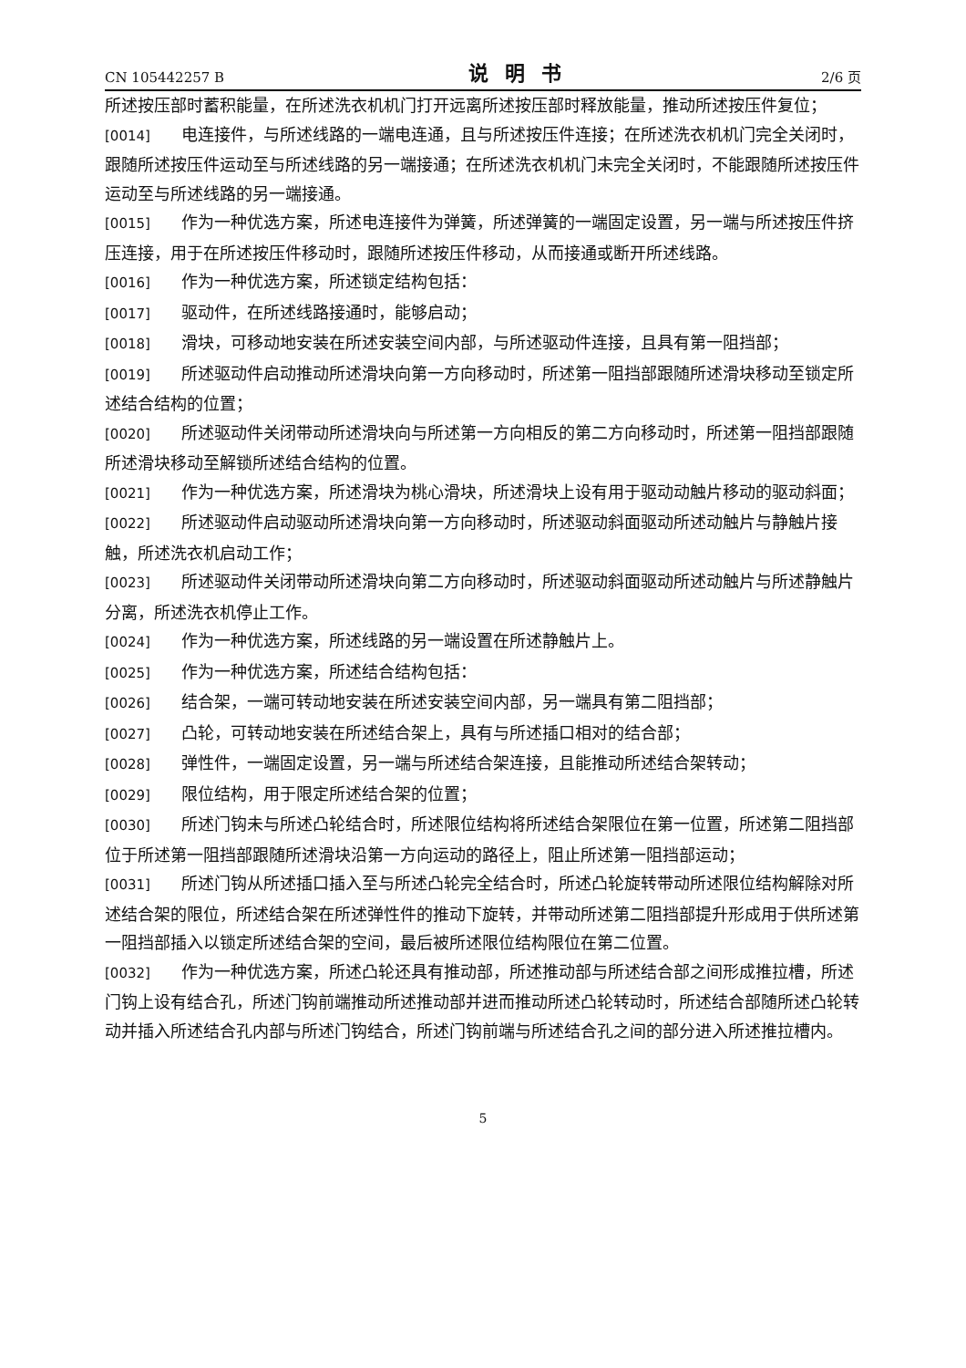CN 105442257 B 说明书 2/6 页
所述按压部时蓄积能量，在所述洗衣机机门打开远离所述按压部时释放能量，推动所述按压件复位；
[0014] 电连接件，与所述线路的一端电连通，且与所述按压件连接；在所述洗衣机机门完全关闭时，跟随所述按压件运动至与所述线路的另一端接通；在所述洗衣机机门未完全关闭时，不能跟随所述按压件运动至与所述线路的另一端接通。
[0015] 作为一种优选方案，所述电连接件为弹簧，所述弹簧的一端固定设置，另一端与所述按压件挤压连接，用于在所述按压件移动时，跟随所述按压件移动，从而接通或断开所述线路。
[0016] 作为一种优选方案，所述锁定结构包括：
[0017] 驱动件，在所述线路接通时，能够启动；
[0018] 滑块，可移动地安装在所述安装空间内部，与所述驱动件连接，且具有第一阻挡部；
[0019] 所述驱动件启动推动所述滑块向第一方向移动时，所述第一阻挡部跟随所述滑块移动至锁定所述结合结构的位置；
[0020] 所述驱动件关闭带动所述滑块向与所述第一方向相反的第二方向移动时，所述第一阻挡部跟随所述滑块移动至解锁所述结合结构的位置。
[0021] 作为一种优选方案，所述滑块为桃心滑块，所述滑块上设有用于驱动动触片移动的驱动斜面；
[0022] 所述驱动件启动驱动所述滑块向第一方向移动时，所述驱动斜面驱动所述动触片与静触片接触，所述洗衣机启动工作；
[0023] 所述驱动件关闭带动所述滑块向第二方向移动时，所述驱动斜面驱动所述动触片与所述静触片分离，所述洗衣机停止工作。
[0024] 作为一种优选方案，所述线路的另一端设置在所述静触片上。
[0025] 作为一种优选方案，所述结合结构包括：
[0026] 结合架，一端可转动地安装在所述安装空间内部，另一端具有第二阻挡部；
[0027] 凸轮，可转动地安装在所述结合架上，具有与所述插口相对的结合部；
[0028] 弹性件，一端固定设置，另一端与所述结合架连接，且能推动所述结合架转动；
[0029] 限位结构，用于限定所述结合架的位置；
[0030] 所述门钩未与所述凸轮结合时，所述限位结构将所述结合架限位在第一位置，所述第二阻挡部位于所述第一阻挡部跟随所述滑块沿第一方向运动的路径上，阻止所述第一阻挡部运动；
[0031] 所述门钩从所述插口插入至与所述凸轮完全结合时，所述凸轮旋转带动所述限位结构解除对所述结合架的限位，所述结合架在所述弹性件的推动下旋转，并带动所述第二阻挡部提升形成用于供所述第一阻挡部插入以锁定所述结合架的空间，最后被所述限位结构限位在第二位置。
[0032] 作为一种优选方案，所述凸轮还具有推动部，所述推动部与所述结合部之间形成推拉槽，所述门钩上设有结合孔，所述门钩前端推动所述推动部并进而推动所述凸轮转动时，所述结合部随所述凸轮转动并插入所述结合孔内部与所述门钩结合，所述门钩前端与所述结合孔之间的部分进入所述推拉槽内。
5